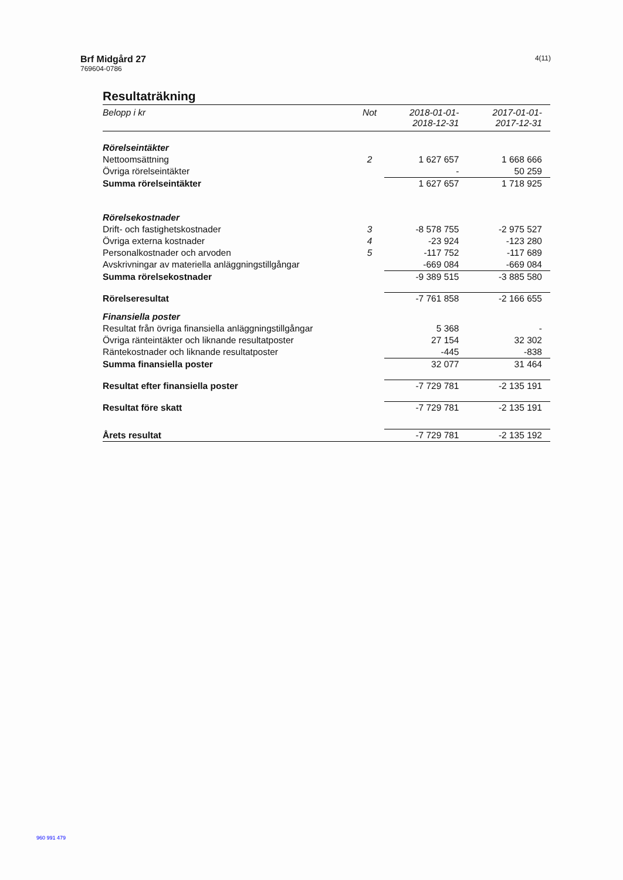Brf Midgård 27
769604-0786
4(11)
Resultaträkning
| Belopp i kr | Not | 2018-01-01- 2018-12-31 | 2017-01-01- 2017-12-31 |
| --- | --- | --- | --- |
| Rörelseintäkter | | | |
| Nettoomsättning | 2 | 1 627 657 | 1 668 666 |
| Övriga rörelseintäkter | | - | 50 259 |
| Summa rörelseintäkter | | 1 627 657 | 1 718 925 |
| Rörelsekostnader | | | |
| Drift- och fastighetskostnader | 3 | -8 578 755 | -2 975 527 |
| Övriga externa kostnader | 4 | -23 924 | -123 280 |
| Personalkostnader och arvoden | 5 | -117 752 | -117 689 |
| Avskrivningar av materiella anläggningstillgångar | | -669 084 | -669 084 |
| Summa rörelsekostnader | | -9 389 515 | -3 885 580 |
| Rörelseresultat | | -7 761 858 | -2 166 655 |
| Finansiella poster | | | |
| Resultat från övriga finansiella anläggningstillgångar | | 5 368 | - |
| Övriga ränteintäkter och liknande resultatposter | | 27 154 | 32 302 |
| Räntekostnader och liknande resultatposter | | -445 | -838 |
| Summa finansiella poster | | 32 077 | 31 464 |
| Resultat efter finansiella poster | | -7 729 781 | -2 135 191 |
| Resultat före skatt | | -7 729 781 | -2 135 191 |
| Årets resultat | | -7 729 781 | -2 135 192 |
960 991 479